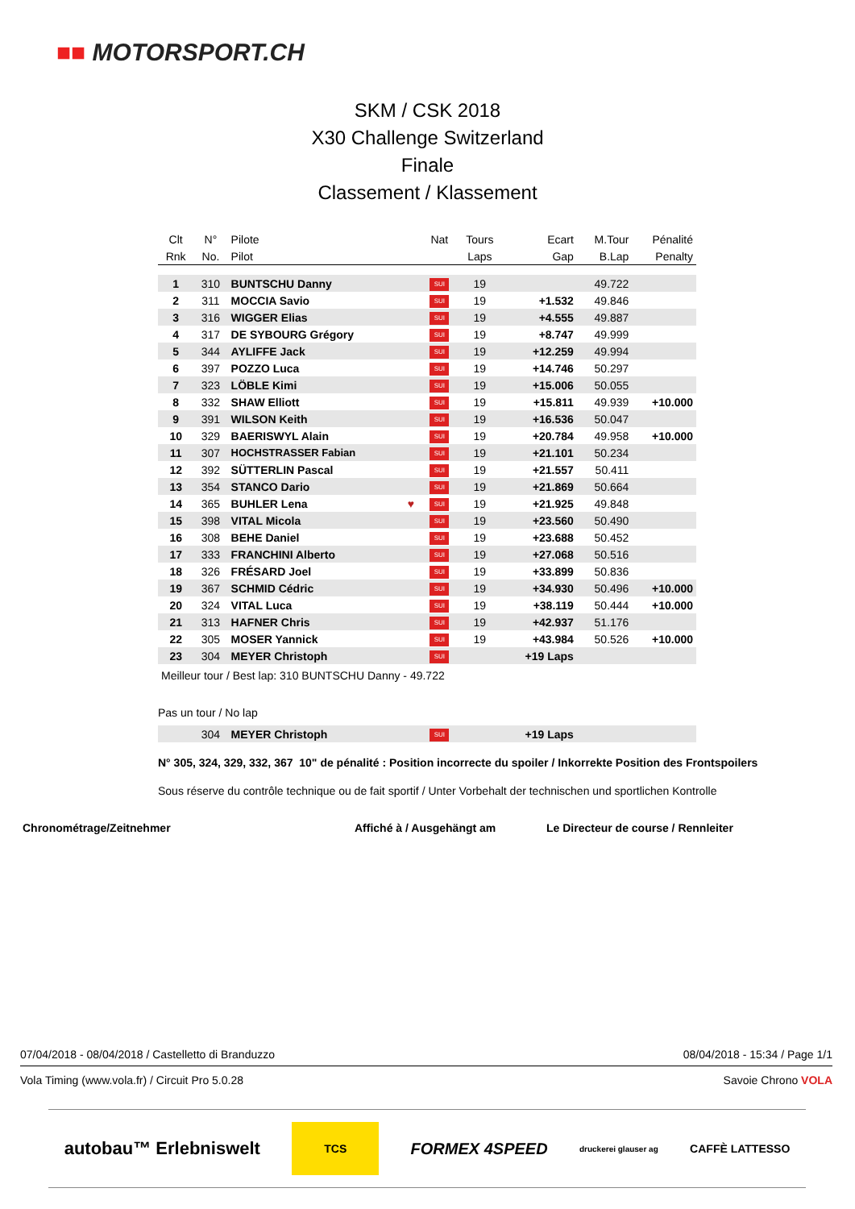■■ MOTORSPORT.CH
SKM / CSK 2018
X30 Challenge Switzerland
Finale
Classement / Klassement
| Clt | N° | Pilote | | Nat | Tours | Ecart | M.Tour | Pénalité |
| --- | --- | --- | --- | --- | --- | --- | --- | --- |
| Rnk | No. | Pilot | | | Laps | Gap | B.Lap | Penalty |
| 1 | 310 | BUNTSCHU Danny | | SUI | 19 | | 49.722 | |
| 2 | 311 | MOCCIA Savio | | SUI | 19 | +1.532 | 49.846 | |
| 3 | 316 | WIGGER Elias | | SUI | 19 | +4.555 | 49.887 | |
| 4 | 317 | DE SYBOURG Grégory | | SUI | 19 | +8.747 | 49.999 | |
| 5 | 344 | AYLIFFE Jack | | SUI | 19 | +12.259 | 49.994 | |
| 6 | 397 | POZZO Luca | | SUI | 19 | +14.746 | 50.297 | |
| 7 | 323 | LÖBLE Kimi | | SUI | 19 | +15.006 | 50.055 | |
| 8 | 332 | SHAW Elliott | | SUI | 19 | +15.811 | 49.939 | +10.000 |
| 9 | 391 | WILSON Keith | | SUI | 19 | +16.536 | 50.047 | |
| 10 | 329 | BAERISWYL Alain | | SUI | 19 | +20.784 | 49.958 | +10.000 |
| 11 | 307 | HOCHSTRASSER Fabian | | SUI | 19 | +21.101 | 50.234 | |
| 12 | 392 | SÜTTERLIN Pascal | | SUI | 19 | +21.557 | 50.411 | |
| 13 | 354 | STANCO Dario | | SUI | 19 | +21.869 | 50.664 | |
| 14 | 365 | BUHLER Lena | ♥ | SUI | 19 | +21.925 | 49.848 | |
| 15 | 398 | VITAL Micola | | SUI | 19 | +23.560 | 50.490 | |
| 16 | 308 | BEHE Daniel | | SUI | 19 | +23.688 | 50.452 | |
| 17 | 333 | FRANCHINI Alberto | | SUI | 19 | +27.068 | 50.516 | |
| 18 | 326 | FRÉSARD Joel | | SUI | 19 | +33.899 | 50.836 | |
| 19 | 367 | SCHMID Cédric | | SUI | 19 | +34.930 | 50.496 | +10.000 |
| 20 | 324 | VITAL Luca | | SUI | 19 | +38.119 | 50.444 | +10.000 |
| 21 | 313 | HAFNER Chris | | SUI | 19 | +42.937 | 51.176 | |
| 22 | 305 | MOSER Yannick | | SUI | 19 | +43.984 | 50.526 | +10.000 |
| 23 | 304 | MEYER Christoph | | SUI | | +19 Laps | | |
| Meilleur tour / Best lap: 310 BUNTSCHU Danny - 49.722 | | | | | | | | |
| Pas un tour / No lap | | | | | | | | |
| | 304 | MEYER Christoph | | SUI | | +19 Laps | | |
N° 305, 324, 329, 332, 367 10" de pénalité : Position incorrecte du spoiler / Inkorrekte Position des Frontspoilers
Sous réserve du contrôle technique ou de fait sportif / Unter Vorbehalt der technischen und sportlichen Kontrolle
Chronométrage/Zeitnehmer Affiché à / Ausgehängt am
Le Directeur de course / Rennleiter
07/04/2018 - 08/04/2018 / Castelletto di Branduzzo 08/04/2018 - 15:34 / Page 1/1
Vola Timing (www.vola.fr) / Circuit Pro 5.0.28 Savoie Chrono VOLA
autobau™ Erlebniswelt TCS FORMEX 4SPEED druckerei glauser ag CAFFÈ LATTESSO